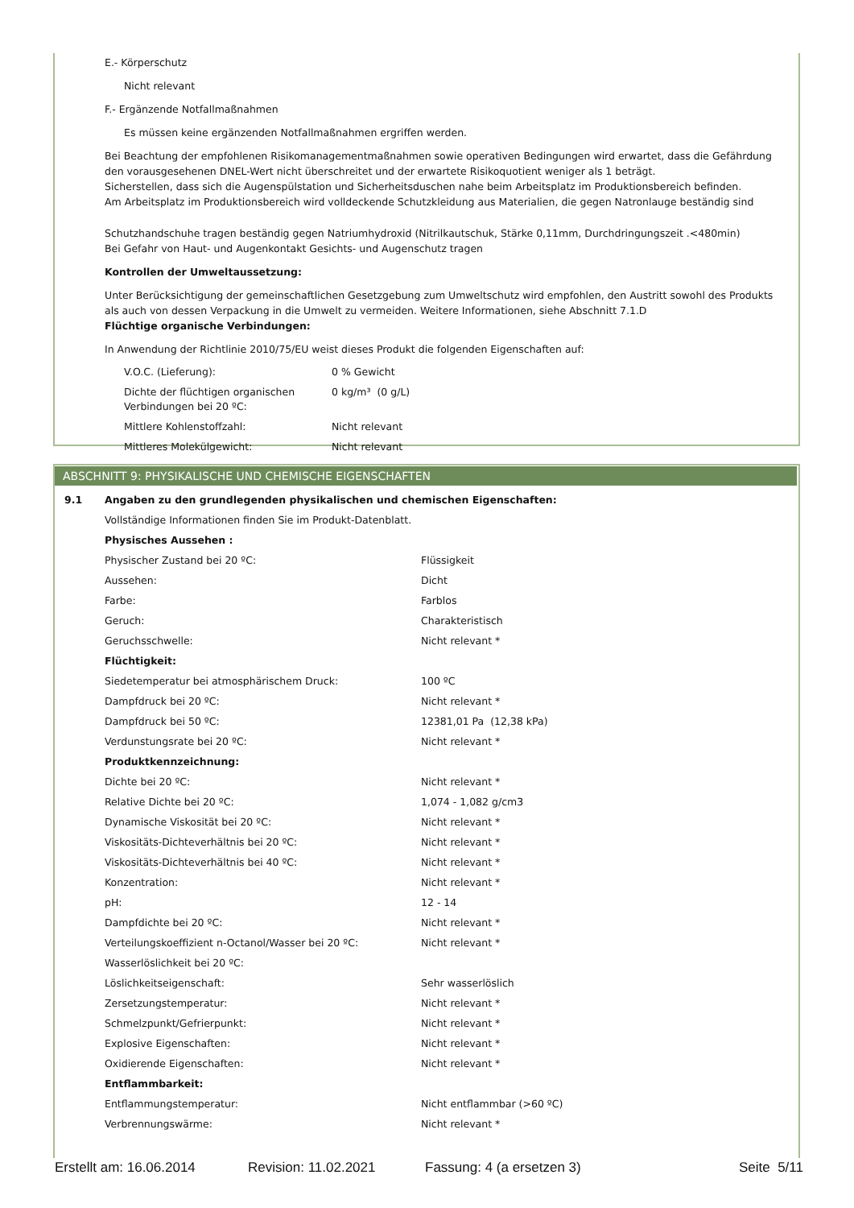E.- Körperschutz
Nicht relevant
F.- Ergänzende Notfallmaßnahmen
Es müssen keine ergänzenden Notfallmaßnahmen ergriffen werden.
Bei Beachtung der empfohlenen Risikomanagementmaßnahmen sowie operativen Bedingungen wird erwartet, dass die Gefährdung den vorausgesehenen DNEL-Wert nicht überschreitet und der erwartete Risikoquotient weniger als 1 beträgt.
Sicherstellen, dass sich die Augenspülstation und Sicherheitsduschen nahe beim Arbeitsplatz im Produktionsbereich befinden.
Am Arbeitsplatz im Produktionsbereich wird volldeckende Schutzkleidung aus Materialien, die gegen Natronlauge beständig sind
Schutzhandschuhe tragen beständig gegen Natriumhydroxid (Nitrilkautschuk, Stärke 0,11mm, Durchdringungszeit .<480min)
Bei Gefahr von Haut- und Augenkontakt Gesichts- und Augenschutz tragen
Kontrollen der Umweltaussetzung:
Unter Berücksichtigung der gemeinschaftlichen Gesetzgebung zum Umweltschutz wird empfohlen, den Austritt sowohl des Produkts als auch von dessen Verpackung in die Umwelt zu vermeiden. Weitere Informationen, siehe Abschnitt 7.1.D
Flüchtige organische Verbindungen:
In Anwendung der Richtlinie 2010/75/EU weist dieses Produkt die folgenden Eigenschaften auf:
| V.O.C. (Lieferung): | 0 % Gewicht |
| Dichte der flüchtigen organischen Verbindungen bei 20 ºC: | 0 kg/m³ (0 g/L) |
| Mittlere Kohlenstoffzahl: | Nicht relevant |
| Mittleres Molekülgewicht: | Nicht relevant |
ABSCHNITT 9: PHYSIKALISCHE UND CHEMISCHE EIGENSCHAFTEN
| 9.1 | Angaben zu den grundlegenden physikalischen und chemischen Eigenschaften: | |
| | Vollständige Informationen finden Sie im Produkt-Datenblatt. | |
| | Physisches Aussehen : | |
| | Physischer Zustand bei 20 ºC: | Flüssigkeit |
| | Aussehen: | Dicht |
| | Farbe: | Farblos |
| | Geruch: | Charakteristisch |
| | Geruchsschwelle: | Nicht relevant * |
| | Flüchtigkeit: | |
| | Siedetemperatur bei atmosphärischem Druck: | 100 ºC |
| | Dampfdruck bei 20 ºC: | Nicht relevant * |
| | Dampfdruck bei 50 ºC: | 12381,01 Pa (12,38 kPa) |
| | Verdunstungsrate bei 20 ºC: | Nicht relevant * |
| | Produktkennzeichnung: | |
| | Dichte bei 20 ºC: | Nicht relevant * |
| | Relative Dichte bei 20 ºC: | 1,074 - 1,082 g/cm3 |
| | Dynamische Viskosität bei 20 ºC: | Nicht relevant * |
| | Viskositäts-Dichteverhältnis bei 20 ºC: | Nicht relevant * |
| | Viskositäts-Dichteverhältnis bei 40 ºC: | Nicht relevant * |
| | Konzentration: | Nicht relevant * |
| | pH: | 12 - 14 |
| | Dampfdichte bei 20 ºC: | Nicht relevant * |
| | Verteilungskoeffizient n-Octanol/Wasser bei 20 ºC: | Nicht relevant * |
| | Wasserlöslichkeit bei 20 ºC: | |
| | Löslichkeitseigenschaft: | Sehr wasserlöslich |
| | Zersetzungstemperatur: | Nicht relevant * |
| | Schmelzpunkt/Gefrierpunkt: | Nicht relevant * |
| | Explosive Eigenschaften: | Nicht relevant * |
| | Oxidierende Eigenschaften: | Nicht relevant * |
| | Entflammbarkeit: | |
| | Entflammungstemperatur: | Nicht entflammbar (>60 ºC) |
| | Verbrennungswärme: | Nicht relevant * |
Erstellt am: 16.06.2014 Revision: 11.02.2021 Fassung: 4 (a ersetzen 3) Seite 5/11